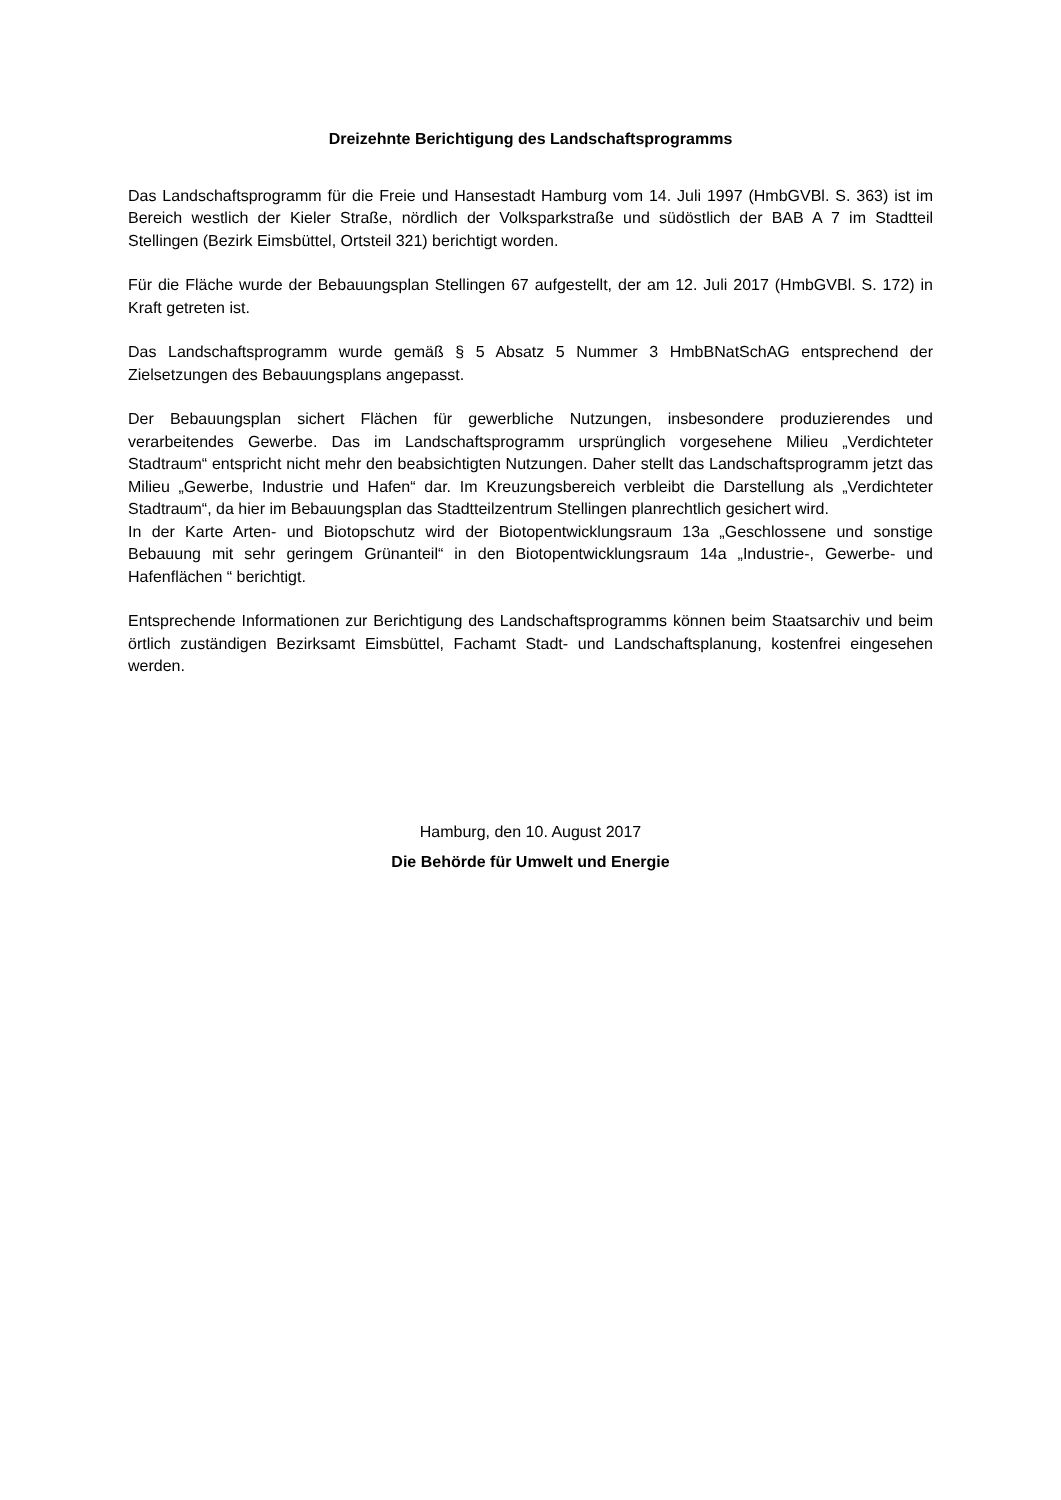Dreizehnte Berichtigung des Landschaftsprogramms
Das Landschaftsprogramm für die Freie und Hansestadt Hamburg vom 14. Juli 1997 (HmbGVBl. S. 363) ist im Bereich westlich der Kieler Straße, nördlich der Volksparkstraße und südöstlich der BAB A 7 im Stadtteil Stellingen (Bezirk Eimsbüttel, Ortsteil 321) berichtigt worden.
Für die Fläche wurde der Bebauungsplan Stellingen 67 aufgestellt, der am 12. Juli 2017 (HmbGVBl. S. 172) in Kraft getreten ist.
Das Landschaftsprogramm wurde gemäß § 5 Absatz 5 Nummer 3 HmbBNatSchAG entsprechend der Zielsetzungen des Bebauungsplans angepasst.
Der Bebauungsplan sichert Flächen für gewerbliche Nutzungen, insbesondere produzierendes und verarbeitendes Gewerbe. Das im Landschaftsprogramm ursprünglich vorgesehene Milieu „Verdichteter Stadtraum“ entspricht nicht mehr den beabsichtigten Nutzungen. Daher stellt das Landschaftsprogramm jetzt das Milieu „Gewerbe, Industrie und Hafen“ dar. Im Kreuzungsbereich verbleibt die Darstellung als „Verdichteter Stadtraum“, da hier im Bebauungsplan das Stadtteilzentrum Stellingen planrechtlich gesichert wird.
In der Karte Arten- und Biotopschutz wird der Biotopentwicklungsraum 13a „Geschlossene und sonstige Bebauung mit sehr geringem Grünanteil“ in den Biotopentwicklungsraum 14a „Industrie-, Gewerbe- und Hafenflächen “ berichtigt.
Entsprechende Informationen zur Berichtigung des Landschaftsprogramms können beim Staatsarchiv und beim örtlich zuständigen Bezirksamt Eimsbüttel, Fachamt Stadt- und Landschaftsplanung, kostenfrei eingesehen werden.
Hamburg, den 10. August 2017
Die Behörde für Umwelt und Energie